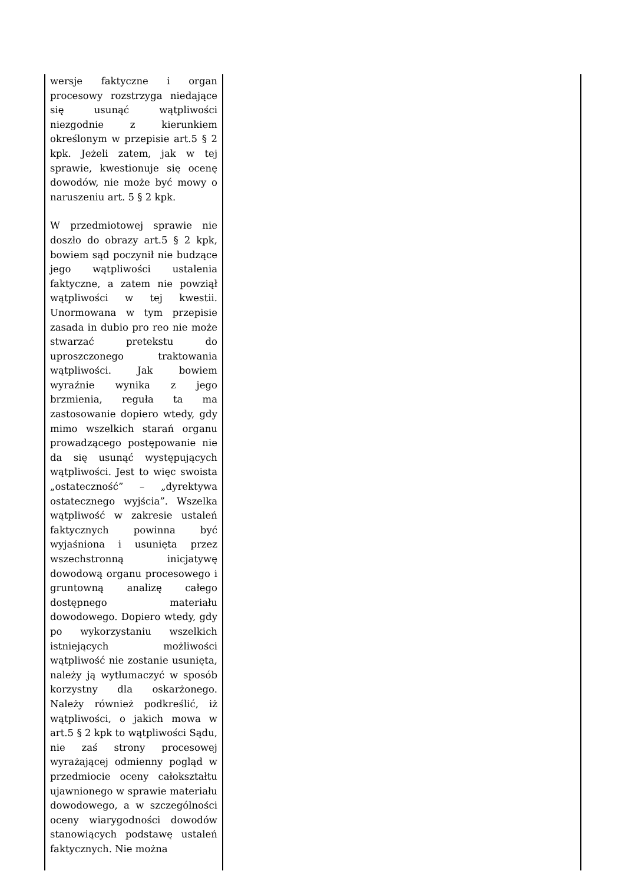| wersje faktyczne i organ procesowy rozstrzyga niedające się usunąć wątpliwości niezgodnie z kierunkiem określonym w przepisie art.5 § 2 kpk. Jeżeli zatem, jak w tej sprawie, kwestionuje się ocenę dowodów, nie może być mowy o naruszeniu art. 5 § 2 kpk. W przedmiotowej sprawie nie doszło do obrazy art.5 § 2 kpk, bowiem sąd poczynił nie budzące jego wątpliwości ustalenia faktyczne, a zatem nie powziął wątpliwości w tej kwestii. Unormowana w tym przepisie zasada in dubio pro reo nie może stwarzać pretekstu do uproszczonego traktowania wątpliwości. Jak bowiem wyraźnie wynika z jego brzmienia, reguła ta ma zastosowanie dopiero wtedy, gdy mimo wszelkich starań organu prowadzącego postępowanie nie da się usunąć występujących wątpliwości. Jest to więc swoista „ostateczność” – „dyrektywa ostatecznego wyjścia”. Wszelka wątpliwość w zakresie ustaleń faktycznych powinna być wyjaśniona i usunięta przez wszechstronną inicjatywę dowodową organu procesowego i gruntowną analizę całego dostępnego materiału dowodowego. Dopiero wtedy, gdy po wykorzystaniu wszelkich istniejących możliwości wątpliwość nie zostanie usunięta, należy ją wytłumaczyć w sposób korzystny dla oskarżonego. Należy również podkreślić, iż wątpliwości, o jakich mowa w art.5 § 2 kpk to wątpliwości Sądu, nie zaś strony procesowej wyrażającej odmienny pogląd w przedmiocie oceny całokształtu ujawnionego w sprawie materiału dowodowego, a w szczególności oceny wiarygodności dowodów stanowiących podstawę ustaleń faktycznych. Nie można | |